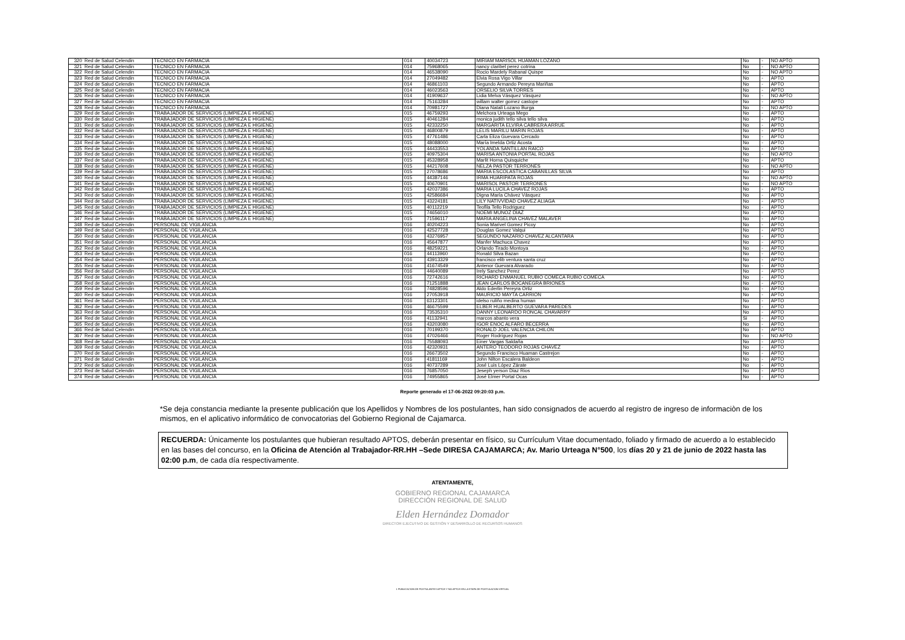| 320 | Red de Salud Celendin | TECNICO EN FARMACIA | 014 | 40034723 | MIRIAM MARISOL HUAMAN LOZANO | No | - | NO APTO |
| 321 | Red de Salud Celendin | TECNICO EN FARMACIA | 014 | 75968065 | nancy claribel perez cotrina | No | - | NO APTO |
| 322 | Red de Salud Celendin | TECNICO EN FARMACIA | 014 | 46538090 | Rocio Mardely Rabanal Quispe | No | - | NO APTO |
| 323 | Red de Salud Celendin | TECNICO EN FARMACIA | 014 | 27049482 | Elvia Rosa Vigo Villar | No | - | APTO |
| 324 | Red de Salud Celendin | TECNICO EN FARMACIA | 014 | 46861103 | Segundo Armando Pereyra Mariñas | No | - | APTO |
| 325 | Red de Salud Celendin | TECNICO EN FARMACIA | 014 | 46023563 | ORSELIO SILVA TORRES | No | - | APTO |
| 326 | Red de Salud Celendin | TECNICO EN FARMACIA | 014 | 41909637 | Lidia Melva Vásquez Vásquez | No | - | NO APTO |
| 327 | Red de Salud Celendin | TECNICO EN FARMACIA | 014 | 75163284 | willam walter gomez castope | No | - | APTO |
| 328 | Red de Salud Celendin | TECNICO EN FARMACIA | 014 | 70981727 | Diana Natali Lozano Burga | No | - | NO APTO |
| 329 | Red de Salud Celendin | TRABAJADOR DE SERVICIOS (LIMPIEZA E HIGIENE) | 015 | 46759293 | Melchora Urteaga Mego | No | - | APTO |
| 330 | Red de Salud Celendin | TRABAJADOR DE SERVICIOS (LIMPIEZA E HIGIENE) | 015 | 40461284 | monica judith tello silva tello silva | No | - | APTO |
| 331 | Red de Salud Celendin | TRABAJADOR DE SERVICIOS (LIMPIEZA E HIGIENE) | 015 | 42332250 | MARGARITA ELVIRA CABRERA ARRUE | No | - | APTO |
| 332 | Red de Salud Celendin | TRABAJADOR DE SERVICIOS (LIMPIEZA E HIGIENE) | 015 | 46800879 | LELIS MARILU MARIN ROJAS | No | - | APTO |
| 333 | Red de Salud Celendin | TRABAJADOR DE SERVICIOS (LIMPIEZA E HIGIENE) | 015 | 47761486 | Carla Eliza Guevara Cercado | No | - | APTO |
| 334 | Red de Salud Celendin | TRABAJADOR DE SERVICIOS (LIMPIEZA E HIGIENE) | 015 | 48088000 | María Imelda Ortiz Acosta | No | - | APTO |
| 335 | Red de Salud Celendin | TRABAJADOR DE SERVICIOS (LIMPIEZA E HIGIENE) | 015 | 44433553 | YOLANDA SANTILLAN RAICO | No | - | APTO |
| 336 | Red de Salud Celendin | TRABAJADOR DE SERVICIOS (LIMPIEZA E HIGIENE) | 015 | 40975304 | MARISA ANTONIA PORTAL ROJAS | No | - | NO APTO |
| 337 | Red de Salud Celendin | TRABAJADOR DE SERVICIOS (LIMPIEZA E HIGIENE) | 015 | 45328958 | Marlit Horna Quisquiche | No | - | APTO |
| 338 | Red de Salud Celendin | TRABAJADOR DE SERVICIOS (LIMPIEZA E HIGIENE) | 015 | 44217608 | NELZA PASTOR TERRONES | No | - | NO APTO |
| 339 | Red de Salud Celendin | TRABAJADOR DE SERVICIOS (LIMPIEZA E HIGIENE) | 015 | 27078686 | MARIA ESCOLASTICA CABANILLAS SILVA | No | - | APTO |
| 340 | Red de Salud Celendin | TRABAJADOR DE SERVICIOS (LIMPIEZA E HIGIENE) | 015 | 44387146 | IRMA HUARIPATA ROJAS | No | - | NO APTO |
| 341 | Red de Salud Celendin | TRABAJADOR DE SERVICIOS (LIMPIEZA E HIGIENE) | 015 | 40670901 | MARISOL PASTOR TERRONES | No | - | NO APTO |
| 342 | Red de Salud Celendin | TRABAJADOR DE SERVICIOS (LIMPIEZA E HIGIENE) | 015 | 42037386 | MARIA LUCILA CHAVEZ ROJAS | No | - | APTO |
| 343 | Red de Salud Celendin | TRABAJADOR DE SERVICIOS (LIMPIEZA E HIGIENE) | 015 | 42586684 | Digna María Chávez Vásquez | No | - | APTO |
| 344 | Red de Salud Celendin | TRABAJADOR DE SERVICIOS (LIMPIEZA E HIGIENE) | 015 | 43224181 | LILY NATIVVIDAD CHAVEZ ALIAGA | No | - | APTO |
| 345 | Red de Salud Celendin | TRABAJADOR DE SERVICIOS (LIMPIEZA E HIGIENE) | 015 | 40112219 | Teofila Tello Rodriguez | No | - | APTO |
| 346 | Red de Salud Celendin | TRABAJADOR DE SERVICIOS (LIMPIEZA E HIGIENE) | 015 | 74656010 | NOEMI MUÑOZ DÍAZ | No | - | APTO |
| 347 | Red de Salud Celendin | TRABAJADOR DE SERVICIOS (LIMPIEZA E HIGIENE) | 015 | 71596117 | MARIA ANGELINA CHAVEZ MALAVER | No | - | APTO |
| 348 | Red de Salud Celendin | PERSONAL DE VIGILANCIA | 016 | 40204223 | Sonia Marivel Gomez Picoy | No | - | APTO |
| 349 | Red de Salud Celendin | PERSONAL DE VIGILANCIA | 016 | 42527728 | Douglas Gomez Valqui | No | - | APTO |
| 350 | Red de Salud Celendin | PERSONAL DE VIGILANCIA | 016 | 43276957 | SEGUNDO NAZARIO CHAVEZ ALCANTARA | No | - | APTO |
| 351 | Red de Salud Celendin | PERSONAL DE VIGILANCIA | 016 | 45647877 | Manfer Machuca Chavez | No | - | APTO |
| 352 | Red de Salud Celendin | PERSONAL DE VIGILANCIA | 016 | 48259221 | Orlando Tirado Montoya | No | - | APTO |
| 353 | Red de Salud Celendin | PERSONAL DE VIGILANCIA | 016 | 44113960 | Ronald Silva Bazan | No | - | APTO |
| 354 | Red de Salud Celendin | PERSONAL DE VIGILANCIA | 016 | 43913329 | francisco elib ventura santa cruz | No | - | APTO |
| 355 | Red de Salud Celendin | PERSONAL DE VIGILANCIA | 016 | 41674549 | Antenor Guevara Alvarado | No | - | APTO |
| 356 | Red de Salud Celendin | PERSONAL DE VIGILANCIA | 016 | 44640089 | Irely Sanchez Perez | No | - | APTO |
| 357 | Red de Salud Celendin | PERSONAL DE VIGILANCIA | 016 | 72742616 | RICHARD ENMANUEL RUBIO COMECA RUBIO COMECA | No | - | APTO |
| 358 | Red de Salud Celendin | PERSONAL DE VIGILANCIA | 016 | 71251888 | JEAN CARLOS BOCANEGRA BRIONES | No | - | APTO |
| 359 | Red de Salud Celendin | PERSONAL DE VIGILANCIA | 016 | 74828596 | Aldo Ederlin Pereyra Ortiz | No | - | APTO |
| 360 | Red de Salud Celendin | PERSONAL DE VIGILANCIA | 016 | 27053918 | MAURICIO MAYTA CARRION | No | - | APTO |
| 361 | Red de Salud Celendin | PERSONAL DE VIGILANCIA | 016 | 63123301 | idelso ruliño medina human | No | - | APTO |
| 362 | Red de Salud Celendin | PERSONAL DE VIGILANCIA | 016 | 46675599 | ELBER HUALBERTO GUEVARA PAREDES | No | - | APTO |
| 363 | Red de Salud Celendin | PERSONAL DE VIGILANCIA | 016 | 73535310 | DANNY LEONARDO RONCAL CHAVARRY | No | - | APTO |
| 364 | Red de Salud Celendin | PERSONAL DE VIGILANCIA | 016 | 41132941 | marcos abanto vera | Si | - | APTO |
| 365 | Red de Salud Celendin | PERSONAL DE VIGILANCIA | 016 | 43203080 | IGOR ENOC ALFARO BECERRA | No | - | APTO |
| 366 | Red de Salud Celendin | PERSONAL DE VIGILANCIA | 016 | 70199370 | RONALD JOEL VALENCIA CHILON | No | - | APTO |
| 367 | Red de Salud Celendin | PERSONAL DE VIGILANCIA | 016 | 47026466 | Roger Rodríguez Rojas | No | - | NO APTO |
| 368 | Red de Salud Celendin | PERSONAL DE VIGILANCIA | 016 | 75588093 | Einer Vargas Saldaña | No | - | APTO |
| 369 | Red de Salud Celendin | PERSONAL DE VIGILANCIA | 016 | 42320931 | ÁNTERO TEODORO ROJAS CHÁVEZ | No | - | APTO |
| 370 | Red de Salud Celendin | PERSONAL DE VIGILANCIA | 016 | 26673502 | Segundo Francisco Huaman Castrejon | No | - | APTO |
| 371 | Red de Salud Celendin | PERSONAL DE VIGILANCIA | 016 | 41811169 | John Nilton Escalera Baldeon | No | - | APTO |
| 372 | Red de Salud Celendin | PERSONAL DE VIGILANCIA | 016 | 40737289 | José Luis López Zárate | No | - | APTO |
| 373 | Red de Salud Celendin | PERSONAL DE VIGILANCIA | 016 | 76857050 | Jeseph yerson Diaz Rios | No | - | APTO |
| 374 | Red de Salud Celendin | PERSONAL DE VIGILANCIA | 016 | 74955865 | José Elmer Portal Ocas | No | - | APTO |
Reporte generado el 17-06-2022 09:20:03 p.m.
*Se deja constancia mediante la presente publicación que los Apellidos y Nombres de los postulantes, han sido consignados de acuerdo al registro de ingreso de informaciòn de los mismos, en el aplicativo informático de convocatorias del Gobierno Regional de Cajamarca.
RECUERDA: Únicamente los postulantes que hubieran resultado APTOS, deberán presentar en físico, su Currículum Vitae documentado, foliado y firmado de acuerdo a lo establecido en las bases del concurso, en la Oficina de Atención al Trabajador-RR.HH –Sede DIRESA CAJAMARCA; Av. Mario Urteaga N°500, los días 20 y 21 de junio de 2022 hasta las 02:00 p.m, de cada día respectivamente.
ATENTAMENTE,
GOBIERNO REGIONAL CAJAMARCA
DIRECCIÓN REGIONAL DE SALUD
Elden Hernández Domador
DIRECTOR EJECUTIVO DE GESTIÓN Y DESARROLLO DE RECURSOS HUMANOS
1 PUBLICACION DE POSTULANTES APTOS Y NO APTOS EN LA ETAPA DE POSTULACION VIRTUAL